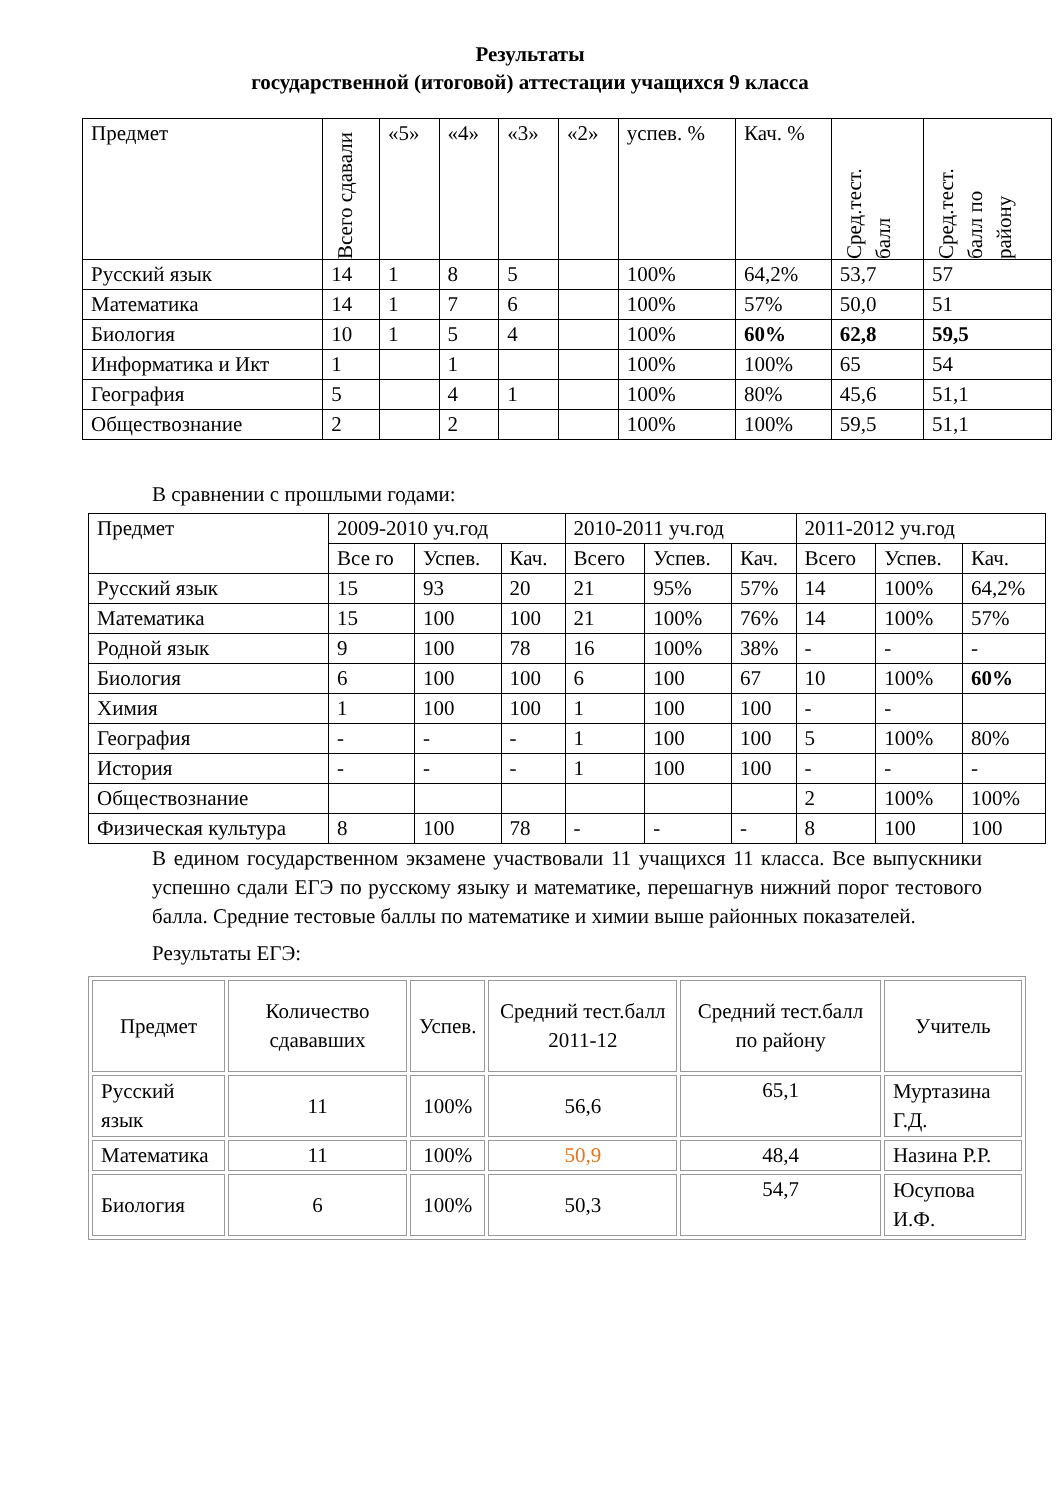Результаты
государственной (итоговой) аттестации учащихся 9 класса
| Предмет | Всего сдавали | «5» | «4» | «3» | «2» | успев. % | Кач. % | Сред.тест. балл | Сред.тест. балл по району |
| --- | --- | --- | --- | --- | --- | --- | --- | --- | --- |
| Русский язык | 14 | 1 | 8 | 5 | | 100% | 64,2% | 53,7 | 57 |
| Математика | 14 | 1 | 7 | 6 | | 100% | 57% | 50,0 | 51 |
| Биология | 10 | 1 | 5 | 4 | | 100% | 60% | 62,8 | 59,5 |
| Информатика и Икт | 1 | | 1 | | | 100% | 100% | 65 | 54 |
| География | 5 | | 4 | 1 | | 100% | 80% | 45,6 | 51,1 |
| Обществознание | 2 | | 2 | | | 100% | 100% | 59,5 | 51,1 |
В сравнении с прошлыми годами:
| Предмет | 2009-2010 уч.год | | | 2010-2011 уч.год | | | 2011-2012 уч.год | | |
| | Все го | Успев. | Кач. | Всего | Успев. | Кач. | Всего | Успев. | Кач. |
| Русский язык | 15 | 93 | 20 | 21 | 95% | 57% | 14 | 100% | 64,2% |
| Математика | 15 | 100 | 100 | 21 | 100% | 76% | 14 | 100% | 57% |
| Родной язык | 9 | 100 | 78 | 16 | 100% | 38% | - | - | - |
| Биология | 6 | 100 | 100 | 6 | 100 | 67 | 10 | 100% | 60% |
| Химия | 1 | 100 | 100 | 1 | 100 | 100 | - | - | |
| География | - | - | - | 1 | 100 | 100 | 5 | 100% | 80% |
| История | - | - | - | 1 | 100 | 100 | - | - | - |
| Обществознание | | | | | | | 2 | 100% | 100% |
| Физическая культура | 8 | 100 | 78 | - | - | - | 8 | 100 | 100 |
В едином государственном экзамене участвовали 11 учащихся 11 класса. Все выпускники успешно сдали ЕГЭ по русскому языку и математике, перешагнув нижний порог тестового балла. Средние тестовые баллы по математике и химии выше районных показателей.
Результаты ЕГЭ:
| Предмет | Количество сдававших | Успев. | Средний тест.балл 2011-12 | Средний тест.балл по району | Учитель |
| Русский язык | 11 | 100% | 56,6 | 65,1 | Муртазина Г.Д. |
| Математика | 11 | 100% | 50,9 | 48,4 | Назина Р.Р. |
| Биология | 6 | 100% | 50,3 | 54,7 | Юсупова И.Ф. |